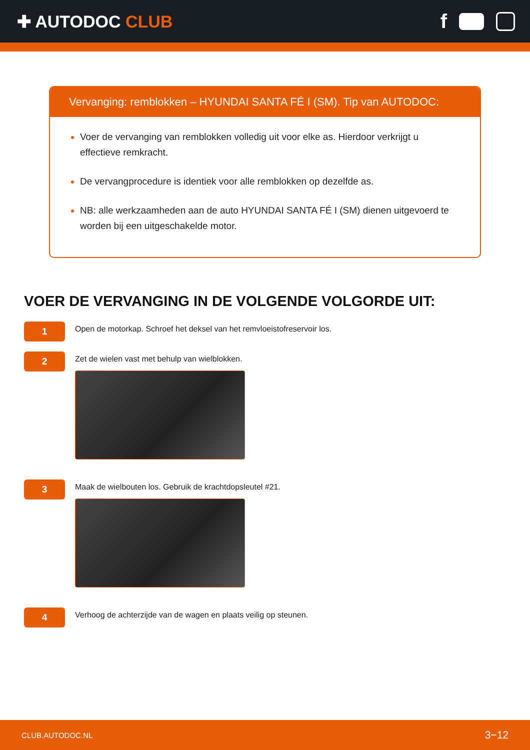✚ AUTODOC CLUB
f
Vervanging: remblokken – HYUNDAI SANTA FÉ I (SM). Tip van AUTODOC:
Voer de vervanging van remblokken volledig uit voor elke as. Hierdoor verkrijgt u effectieve remkracht.
De vervangprocedure is identiek voor alle remblokken op dezelfde as.
NB: alle werkzaamheden aan de auto HYUNDAI SANTA FÉ I (SM) dienen uitgevoerd te worden bij een uitgeschakelde motor.
VOER DE VERVANGING IN DE VOLGENDE VOLGORDE UIT:
1
Open de motorkap. Schroef het deksel van het remvloeistofreservoir los.
2
Zet de wielen vast met behulp van wielblokken.
3
Maak de wielbouten los. Gebruik de krachtdopsleutel #21.
4
Verhoog de achterzijde van de wagen en plaats veilig op steunen.
CLUB.AUTODOC.NL 3−12